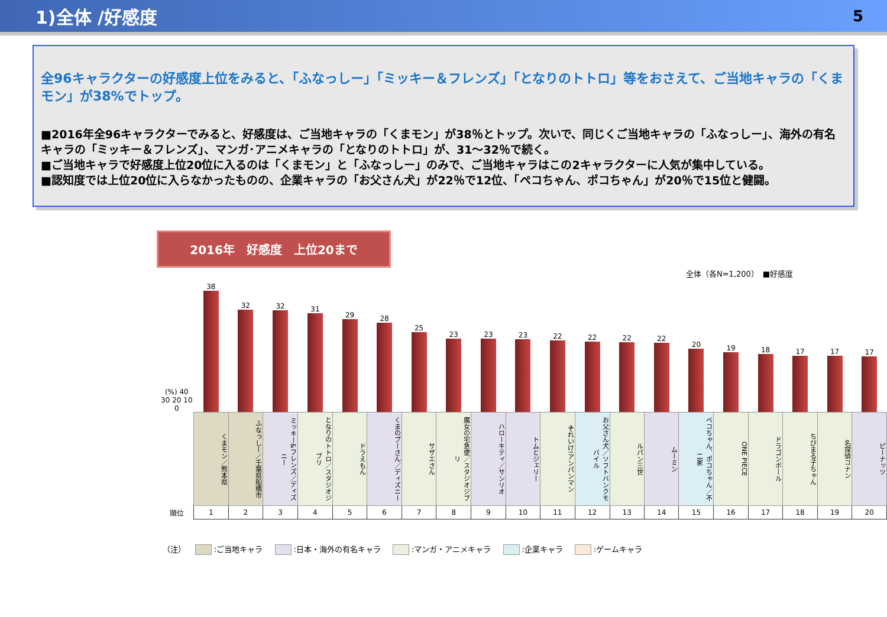1)全体 /好感度 5
全96キャラクターの好感度上位をみると、「ふなっしー」「ミッキー＆フレンズ」「となりのトトロ」等をおさえて、ご当地キャラの「くまモン」が38%でトップ。
■2016年全96キャラクターでみると、好感度は、ご当地キャラの「くまモン」が38％とトップ。次いで、同じくご当地キャラの「ふなっしー」、海外の有名キャラの「ミッキー＆フレンズ」、マンガ･アニメキャラの「となりのトトロ」が、31～32％で続く。
■ご当地キャラで好感度上位20位に入るのは「くまモン」と「ふなっしー」のみで、ご当地キャラはこの2キャラクターに人気が集中している。
■認知度では上位20位に入らなかったものの、企業キャラの「お父さん犬」が22％で12位、「ペコちゃん、ポコちゃん」が20％で15位と健闘。
2016年　好感度　上位20まで
全体（各N=1,200）　■好感度
| (%) 40 30 20 10 0 | 38 | 32 | 32 | 31 | 29 | 28 | 25 | 23 | 23 | 23 | 22 | 22 | 22 | 22 | 20 | 19 | 18 | 17 | 17 | 17 |
| | くまモン／熊本県 | ふなっしー／千葉県船橋市 | ミッキー&フレンズ／ディズニー | となりのトトロ／スタジオジブリ | ドラえもん | くまのプーさん／ディズニー | サザエさん | 魔女の宅急便／スタジオジブリ | ハローキティ／サンリオ | トムとジェリー | それいけ!アンパンマン | お父さん犬／ソフトバンクモバイル | ルパン三世 | ムーミン | ペコちゃん、ポコちゃん／不二家 | ONE PIECE | ドラゴンボール | ちびまる子ちゃん | 名探偵コナン | ピーナッツ |
| 順位 | 1 | 2 | 3 | 4 | 5 | 6 | 7 | 8 | 9 | 10 | 11 | 12 | 13 | 14 | 15 | 16 | 17 | 18 | 19 | 20 |
（注） :ご当地キャラ :日本・海外の有名キャラ :マンガ・アニメキャラ :企業キャラ :ゲームキャラ